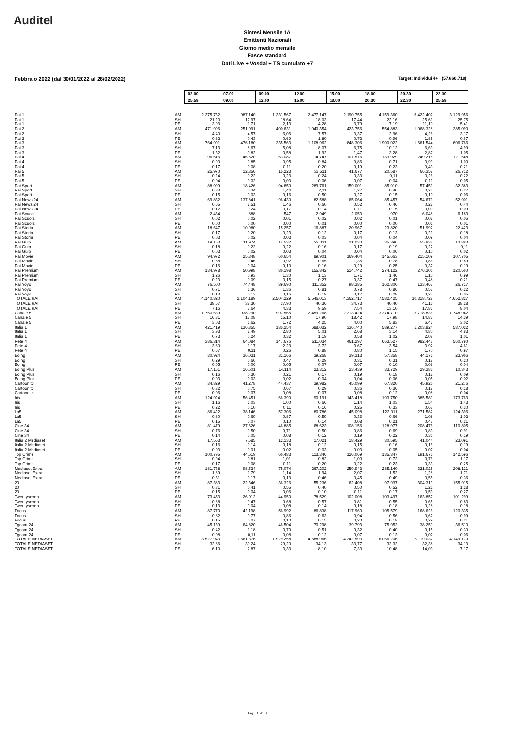Auditel
Sintesi Mensile 1A
Emittenti Nazionali
Giorno medio mensile
Fasce standard
Dati Live + Vosdal + TS cumulato +7
Febbraio 2022 (dal 30/01/2022 al 26/02/2022) Target: Individui 4+ (57.860.719)
| | | 02.00 | 07.00 | 09.00 | 12.00 | 15.00 | 18.00 | 20.30 | 22.30 |
| | | 25.59 | 09.00 | 12.00 | 15.00 | 18.00 | 20.30 | 22.30 | 25.59 |
| Rai 1 | AM | 2.275.732 | 987.140 | 1.231.567 | 2.477.147 | 2.190.755 | 4.159.360 | 6.422.407 | 3.129.956 |
| Rai 1 | SH | 21,20 | 17,97 | 18,64 | 18,03 | 17,44 | 22,16 | 25,61 | 25,75 |
| Rai 1 | PE | 3,93 | 1,71 | 2,13 | 4,28 | 3,79 | 7,19 | 11,10 | 5,41 |
| Rai 2 | AM | 471.996 | 251.091 | 400.631 | 1.040.354 | 423.756 | 554.883 | 1.068.328 | 385.090 |
| Rai 2 | SH | 4,40 | 4,57 | 6,06 | 7,57 | 3,37 | 2,96 | 4,26 | 3,17 |
| Rai 2 | PE | 0,82 | 0,43 | 0,69 | 1,80 | 0,73 | 0,96 | 1,85 | 0,67 |
| Rai 3 | AM | 764.991 | 476.180 | 335.563 | 1.108.962 | 848.306 | 1.900.022 | 1.661.544 | 606.766 |
| Rai 3 | SH | 7,13 | 8,67 | 5,08 | 8,07 | 6,75 | 10,12 | 6,63 | 4,99 |
| Rai 3 | PE | 1,32 | 0,82 | 0,58 | 1,92 | 1,47 | 3,28 | 2,87 | 1,05 |
| Rai 4 | AM | 96.616 | 46.520 | 63.087 | 114.747 | 107.576 | 133.929 | 249.215 | 121.548 |
| Rai 4 | SH | 0,90 | 0,85 | 0,95 | 0,84 | 0,86 | 0,71 | 0,99 | 1,00 |
| Rai 4 | PE | 0,17 | 0,08 | 0,11 | 0,20 | 0,19 | 0,23 | 0,43 | 0,21 |
| Rai 5 | AM | 25.970 | 12.356 | 15.223 | 33.511 | 41.677 | 20.587 | 66.358 | 26.712 |
| Rai 5 | SH | 0,24 | 0,22 | 0,23 | 0,24 | 0,33 | 0,11 | 0,26 | 0,22 |
| Rai 5 | PE | 0,04 | 0,02 | 0,03 | 0,06 | 0,07 | 0,04 | 0,11 | 0,05 |
| Rai Sport | AM | 88.999 | 18.426 | 94.850 | 289.761 | 159.001 | 85.910 | 57.451 | 32.383 |
| Rai Sport | SH | 0,83 | 0,34 | 1,44 | 2,11 | 1,27 | 0,46 | 0,23 | 0,27 |
| Rai Sport | PE | 0,15 | 0,03 | 0,16 | 0,50 | 0,27 | 0,15 | 0,10 | 0,06 |
| Rai News 24 | AM | 69.832 | 137.841 | 96.430 | 82.588 | 65.064 | 85.457 | 54.671 | 52.901 |
| Rai News 24 | SH | 0,65 | 2,51 | 1,46 | 0,60 | 0,52 | 0,46 | 0,22 | 0,44 |
| Rai News 24 | PE | 0,12 | 0,24 | 0,17 | 0,14 | 0,11 | 0,15 | 0,09 | 0,09 |
| Rai Scuola | AM | 2.434 | 888 | 547 | 2.949 | 2.053 | 970 | 6.048 | 6.183 |
| Rai Scuola | SH | 0,02 | 0,02 | 0,01 | 0,02 | 0,02 | 0,01 | 0,02 | 0,05 |
| Rai Scuola | PE | 0,00 | 0,00 | 0,00 | 0,01 | 0,00 | 0,00 | 0,01 | 0,01 |
| Rai Storia | AM | 18.647 | 10.980 | 15.257 | 16.887 | 20.967 | 23.820 | 51.992 | 22.423 |
| Rai Storia | SH | 0,17 | 0,20 | 0,23 | 0,12 | 0,17 | 0,13 | 0,21 | 0,18 |
| Rai Storia | PE | 0,03 | 0,02 | 0,03 | 0,03 | 0,04 | 0,04 | 0,09 | 0,04 |
| Rai Gulp | AM | 19.153 | 11.974 | 14.532 | 22.011 | 21.030 | 35.396 | 55.832 | 13.883 |
| Rai Gulp | SH | 0,18 | 0,22 | 0,22 | 0,16 | 0,17 | 0,19 | 0,22 | 0,11 |
| Rai Gulp | PE | 0,03 | 0,02 | 0,03 | 0,04 | 0,04 | 0,06 | 0,10 | 0,02 |
| Rai Movie | AM | 94.972 | 25.348 | 60.654 | 89.901 | 169.404 | 145.663 | 215.109 | 107.705 |
| Rai Movie | SH | 0,88 | 0,46 | 0,92 | 0,65 | 1,35 | 0,78 | 0,86 | 0,89 |
| Rai Movie | PE | 0,16 | 0,04 | 0,10 | 0,16 | 0,29 | 0,25 | 0,37 | 0,19 |
| Rai Premium | AM | 134.978 | 50.998 | 86.198 | 155.842 | 214.742 | 274.122 | 276.306 | 120.560 |
| Rai Premium | SH | 1,26 | 0,93 | 1,30 | 1,13 | 1,71 | 1,46 | 1,10 | 0,99 |
| Rai Premium | PE | 0,23 | 0,09 | 0,15 | 0,27 | 0,37 | 0,47 | 0,48 | 0,21 |
| Rai Yoyo | AM | 76.500 | 74.448 | 89.690 | 111.352 | 98.385 | 162.306 | 133.467 | 26.717 |
| Rai Yoyo | SH | 0,71 | 1,36 | 1,36 | 0,81 | 0,78 | 0,86 | 0,53 | 0,22 |
| Rai Yoyo | PE | 0,13 | 0,13 | 0,16 | 0,19 | 0,17 | 0,28 | 0,23 | 0,05 |
| TOTALE RAI | AM | 4.140.820 | 2.104.189 | 2.504.229 | 5.546.013 | 4.362.717 | 7.582.425 | 10.318.728 | 4.652.827 |
| TOTALE RAI | SH | 38,57 | 38,30 | 37,90 | 40,36 | 34,73 | 40,40 | 41,15 | 38,28 |
| TOTALE RAI | PE | 7,16 | 3,64 | 4,33 | 9,59 | 7,54 | 13,10 | 17,83 | 8,04 |
| Canale 5 | AM | 1.750.639 | 938.290 | 997.565 | 2.459.268 | 2.313.424 | 3.374.710 | 3.718.836 | 1.748.942 |
| Canale 5 | SH | 16,31 | 17,08 | 15,10 | 17,90 | 18,42 | 17,98 | 14,83 | 14,39 |
| Canale 5 | PE | 3,03 | 1,62 | 1,72 | 4,25 | 4,00 | 5,83 | 6,43 | 3,02 |
| Italia 1 | AM | 421.419 | 136.855 | 185.254 | 688.032 | 336.740 | 589.277 | 1.203.824 | 587.022 |
| Italia 1 | SH | 3,93 | 2,49 | 2,80 | 5,01 | 2,68 | 3,14 | 4,80 | 4,83 |
| Italia 1 | PE | 0,73 | 0,24 | 0,32 | 1,19 | 0,58 | 1,02 | 2,08 | 1,01 |
| Rete 4 | AM | 386.314 | 64.084 | 147.676 | 511.034 | 461.297 | 663.527 | 982.447 | 560.790 |
| Rete 4 | SH | 3,60 | 1,17 | 2,23 | 3,72 | 3,67 | 3,54 | 3,92 | 4,61 |
| Rete 4 | PE | 0,67 | 0,11 | 0,26 | 0,88 | 0,80 | 1,15 | 1,70 | 0,97 |
| Boing | AM | 30.924 | 36.031 | 31.166 | 39.268 | 39.313 | 57.358 | 44.171 | 23.966 |
| Boing | SH | 0,29 | 0,66 | 0,47 | 0,29 | 0,31 | 0,31 | 0,18 | 0,20 |
| Boing | PE | 0,05 | 0,06 | 0,05 | 0,07 | 0,07 | 0,10 | 0,08 | 0,04 |
| Boing Plus | AM | 17.161 | 16.501 | 14.114 | 23.312 | 23.439 | 33.729 | 29.385 | 10.343 |
| Boing Plus | SH | 0,16 | 0,30 | 0,21 | 0,17 | 0,19 | 0,18 | 0,12 | 0,09 |
| Boing Plus | PE | 0,03 | 0,03 | 0,02 | 0,04 | 0,04 | 0,06 | 0,05 | 0,02 |
| Cartoonito | AM | 34.829 | 41.278 | 44.437 | 39.982 | 45.099 | 67.820 | 45.926 | 21.276 |
| Cartoonito | SH | 0,32 | 0,75 | 0,67 | 0,29 | 0,36 | 0,36 | 0,18 | 0,18 |
| Cartoonito | PE | 0,06 | 0,07 | 0,08 | 0,07 | 0,08 | 0,12 | 0,08 | 0,04 |
| Iris | AM | 124.924 | 56.451 | 66.390 | 90.191 | 143.418 | 193.750 | 385.581 | 173.763 |
| Iris | SH | 1,16 | 1,03 | 1,00 | 0,66 | 1,14 | 1,03 | 1,54 | 1,43 |
| Iris | PE | 0,22 | 0,10 | 0,11 | 0,16 | 0,25 | 0,33 | 0,67 | 0,30 |
| La5 | AM | 86.422 | 38.146 | 57.306 | 80.786 | 45.098 | 123.011 | 271.582 | 124.396 |
| La5 | SH | 0,80 | 0,69 | 0,87 | 0,59 | 0,36 | 0,66 | 1,08 | 1,02 |
| La5 | PE | 0,15 | 0,07 | 0,10 | 0,14 | 0,08 | 0,21 | 0,47 | 0,21 |
| Cine 34 | AM | 81.479 | 27.626 | 46.885 | 68.623 | 108.156 | 128.977 | 208.476 | 110.805 |
| Cine 34 | SH | 0,76 | 0,50 | 0,71 | 0,50 | 0,86 | 0,69 | 0,83 | 0,91 |
| Cine 34 | PE | 0,14 | 0,05 | 0,08 | 0,12 | 0,19 | 0,22 | 0,36 | 0,19 |
| Italia 2 Mediaset | AM | 17.553 | 7.585 | 12.133 | 17.021 | 18.429 | 30.595 | 41.044 | 23.091 |
| Italia 2 Mediaset | SH | 0,16 | 0,14 | 0,18 | 0,12 | 0,15 | 0,16 | 0,16 | 0,19 |
| Italia 2 Mediaset | PE | 0,03 | 0,01 | 0,02 | 0,03 | 0,03 | 0,05 | 0,07 | 0,04 |
| Top Crime | AM | 100.795 | 44.619 | 66.483 | 113.346 | 126.069 | 135.347 | 191.675 | 142.596 |
| Top Crime | SH | 0,94 | 0,81 | 1,01 | 0,82 | 1,00 | 0,72 | 0,76 | 1,17 |
| Top Crime | PE | 0,17 | 0,08 | 0,11 | 0,20 | 0,22 | 0,23 | 0,33 | 0,25 |
| Mediaset Extra | AM | 181.738 | 98.534 | 75.074 | 267.202 | 259.943 | 285.140 | 321.025 | 208.121 |
| Mediaset Extra | SH | 1,69 | 1,79 | 1,14 | 1,94 | 2,07 | 1,52 | 1,28 | 1,71 |
| Mediaset Extra | PE | 0,31 | 0,17 | 0,13 | 0,46 | 0,45 | 0,49 | 0,55 | 0,36 |
| 20 | AM | 87.383 | 22.346 | 36.326 | 55.236 | 62.408 | 97.937 | 304.319 | 155.915 |
| 20 | SH | 0,81 | 0,41 | 0,55 | 0,40 | 0,50 | 0,52 | 1,21 | 1,28 |
| 20 | PE | 0,15 | 0,04 | 0,06 | 0,10 | 0,11 | 0,17 | 0,53 | 0,27 |
| Twentyseven | AM | 73.453 | 26.012 | 44.950 | 78.529 | 102.008 | 103.497 | 163.857 | 101.299 |
| Twentyseven | SH | 0,68 | 0,47 | 0,68 | 0,57 | 0,81 | 0,55 | 0,65 | 0,83 |
| Twentyseven | PE | 0,13 | 0,04 | 0,08 | 0,14 | 0,18 | 0,18 | 0,28 | 0,18 |
| Focus | AM | 87.770 | 42.198 | 56.992 | 86.838 | 117.960 | 105.579 | 168.626 | 120.335 |
| Focus | SH | 0,82 | 0,77 | 0,86 | 0,63 | 0,94 | 0,56 | 0,67 | 0,99 |
| Focus | PE | 0,15 | 0,07 | 0,10 | 0,15 | 0,20 | 0,18 | 0,29 | 0,21 |
| Tgcom 24 | AM | 45.139 | 64.820 | 46.504 | 70.298 | 39.793 | 75.952 | 38.259 | 36.510 |
| Tgcom 24 | SH | 0,42 | 1,18 | 0,70 | 0,51 | 0,32 | 0,40 | 0,15 | 0,30 |
| Tgcom 24 | PE | 0,08 | 0,11 | 0,08 | 0,12 | 0,07 | 0,13 | 0,07 | 0,06 |
| TOTALE MEDIASET | AM | 3.527.943 | 1.661.376 | 1.929.258 | 4.688.966 | 4.242.593 | 6.066.206 | 8.119.032 | 4.149.170 |
| TOTALE MEDIASET | SH | 32,86 | 30,24 | 29,20 | 34,13 | 33,77 | 32,32 | 32,38 | 34,13 |
| TOTALE MEDIASET | PE | 6,10 | 2,87 | 3,33 | 8,10 | 7,33 | 10,48 | 14,03 | 7,17 |
Pag. 1 di 6